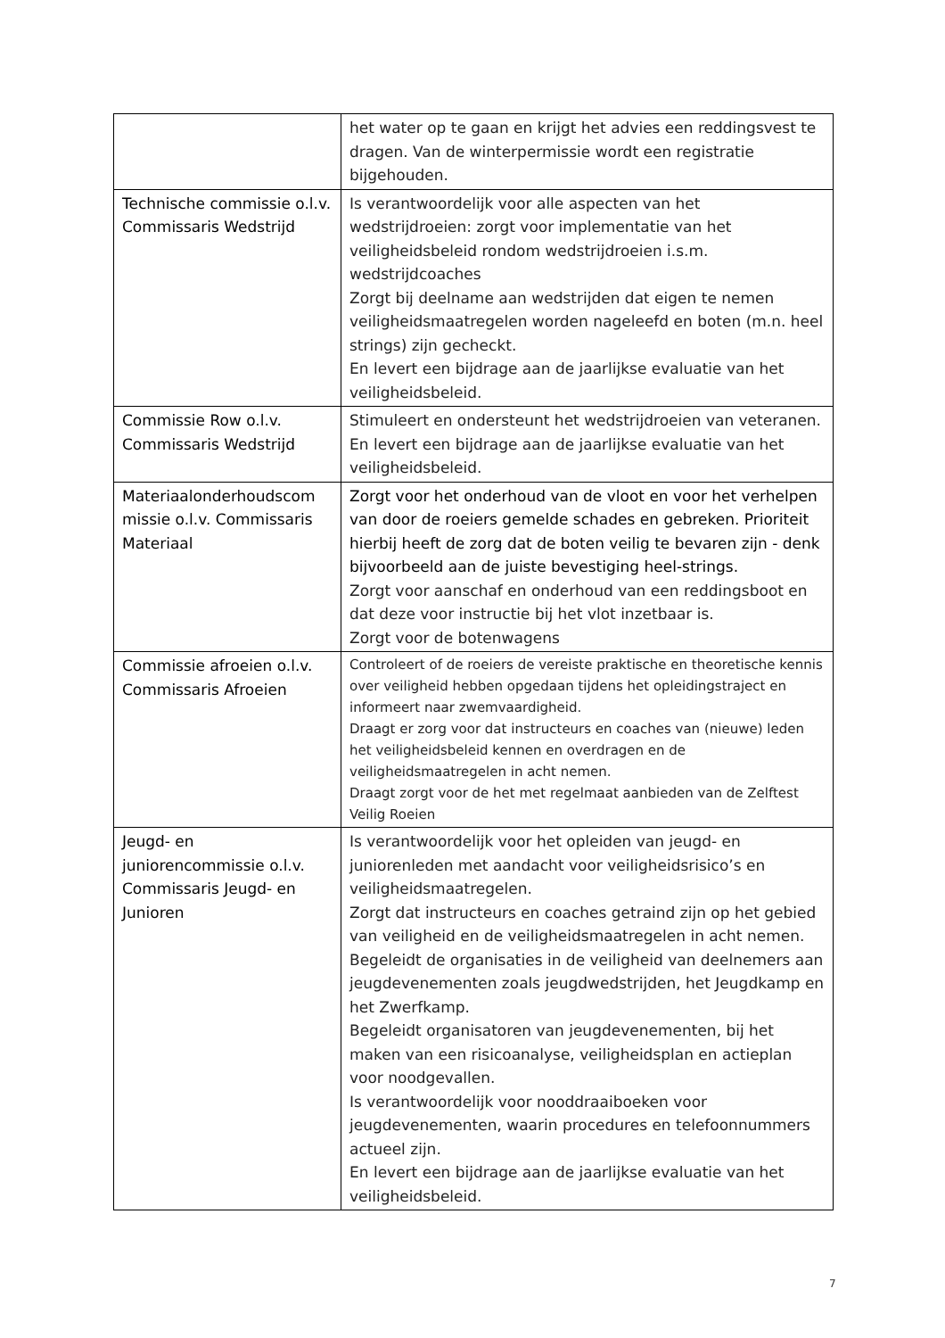| | het water op te gaan en krijgt het advies een reddingsvest te dragen. Van de winterpermissie wordt een registratie bijgehouden. |
| Technische commissie o.l.v. Commissaris Wedstrijd | Is verantwoordelijk voor alle aspecten van het wedstrijdroeien: zorgt voor implementatie van het veiligheidsbeleid rondom wedstrijdroeien i.s.m. wedstrijdcoaches Zorgt bij deelname aan wedstrijden dat eigen te nemen veiligheidsmaatregelen worden nageleefd en boten (m.n. heel strings) zijn gecheckt. En levert een bijdrage aan de jaarlijkse evaluatie van het veiligheidsbeleid. |
| Commissie Row o.l.v. Commissaris Wedstrijd | Stimuleert en ondersteunt het wedstrijdroeien van veteranen. En levert een bijdrage aan de jaarlijkse evaluatie van het veiligheidsbeleid. |
| Materiaalonderhoudscom missie o.l.v. Commissaris Materiaal | Zorgt voor het onderhoud van de vloot en voor het verhelpen van door de roeiers gemelde schades en gebreken. Prioriteit hierbij heeft de zorg dat de boten veilig te bevaren zijn - denk bijvoorbeeld aan de juiste bevestiging heel-strings. Zorgt voor aanschaf en onderhoud van een reddingsboot en dat deze voor instructie bij het vlot inzetbaar is. Zorgt voor de botenwagens |
| Commissie afroeien o.l.v. Commissaris Afroeien | Controleert of de roeiers de vereiste praktische en theoretische kennis over veiligheid hebben opgedaan tijdens het opleidingstraject en informeert naar zwemvaardigheid. Draagt er zorg voor dat instructeurs en coaches van (nieuwe) leden het veiligheidsbeleid kennen en overdragen en de veiligheidsmaatregelen in acht nemen. Draagt zorgt voor de het met regelmaat aanbieden van de Zelftest Veilig Roeien |
| Jeugd- en juniorencommissie o.l.v. Commissaris Jeugd- en Junioren | Is verantwoordelijk voor het opleiden van jeugd- en juniorenleden met aandacht voor veiligheidsrisico’s en veiligheidsmaatregelen. Zorgt dat instructeurs en coaches getraind zijn op het gebied van veiligheid en de veiligheidsmaatregelen in acht nemen. Begeleidt de organisaties in de veiligheid van deelnemers aan jeugdevenementen zoals jeugdwedstrijden, het Jeugdkamp en het Zwerfkamp. Begeleidt organisatoren van jeugdevenementen, bij het maken van een risicoanalyse, veiligheidsplan en actieplan voor noodgevallen. Is verantwoordelijk voor nooddraaiboeken voor jeugdevenementen, waarin procedures en telefoonnummers actueel zijn. En levert een bijdrage aan de jaarlijkse evaluatie van het veiligheidsbeleid. |
7